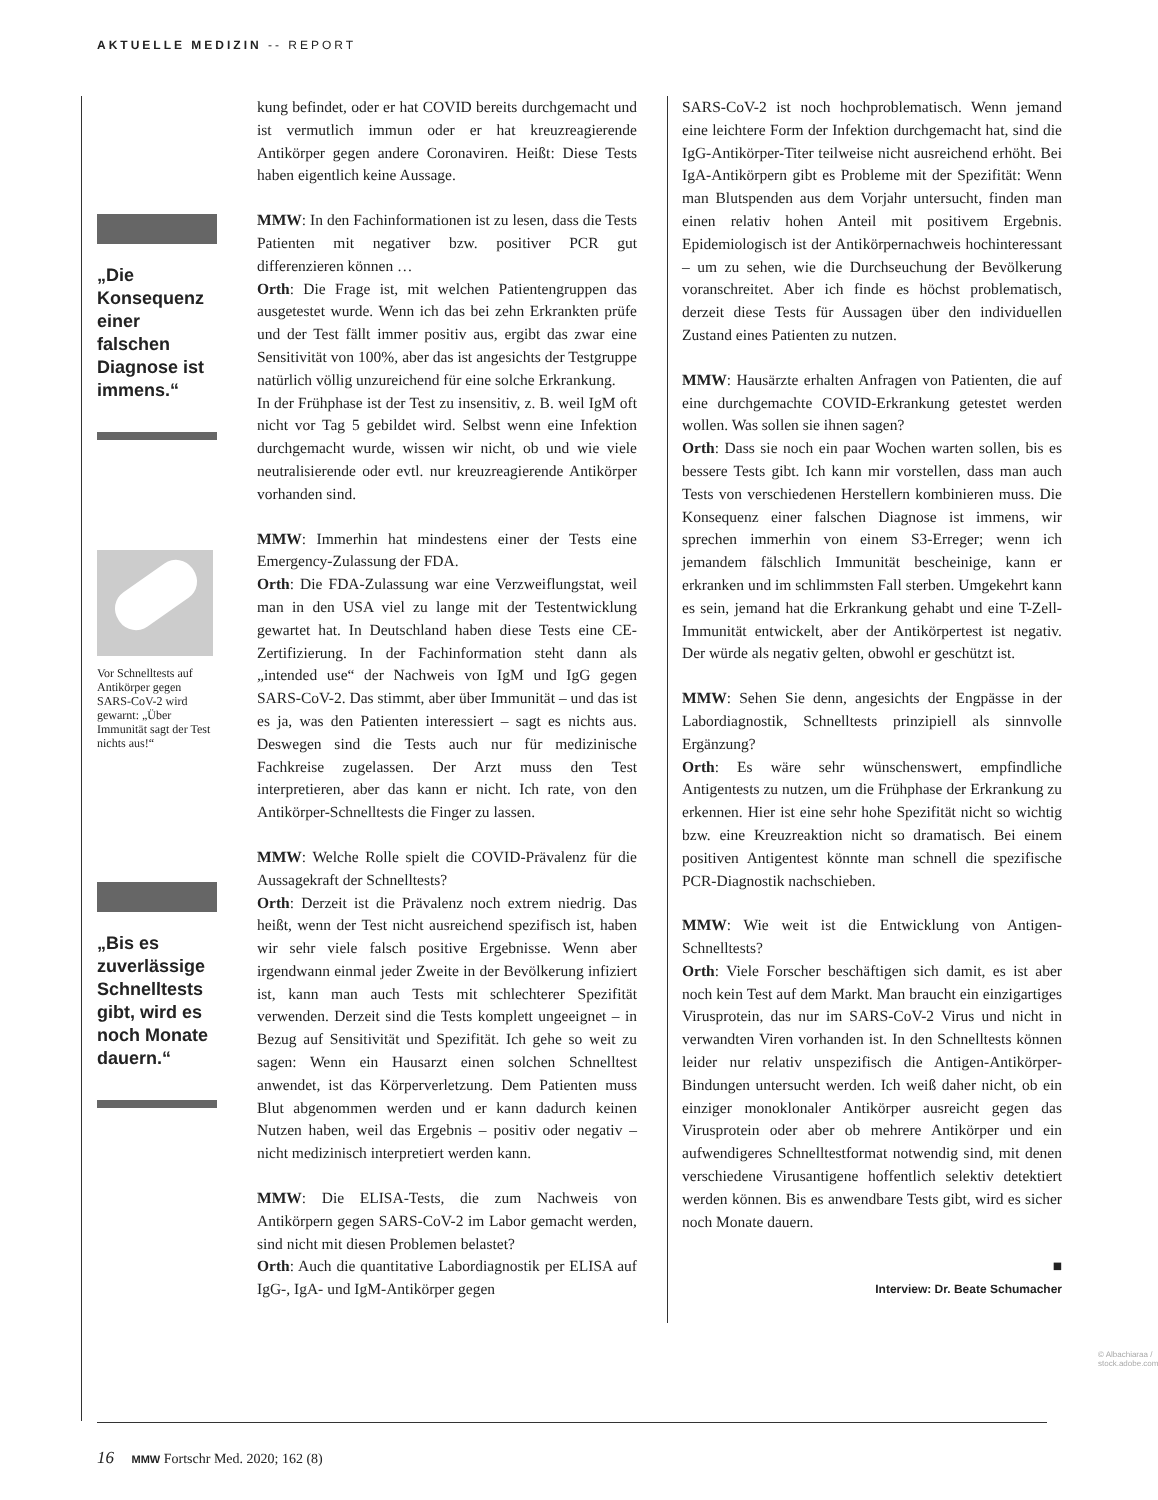AKTUELLE MEDIZIN -- REPORT
„Die Konsequenz einer falschen Diagnose ist immens.“
Vor Schnelltests auf Antikörper gegen SARS-CoV-2 wird gewarnt: „Über Immunität sagt der Test nichts aus!“
„Bis es zuverlässige Schnelltests gibt, wird es noch Monate dauern.“
kung befindet, oder er hat COVID bereits durchgemacht und ist vermutlich immun oder er hat kreuzreagierende Antikörper gegen andere Coronaviren. Heißt: Diese Tests haben eigentlich keine Aussage.
MMW: In den Fachinformationen ist zu lesen, dass die Tests Patienten mit negativer bzw. positiver PCR gut differenzieren können …
Orth: Die Frage ist, mit welchen Patientengruppen das ausgetestet wurde. Wenn ich das bei zehn Erkrankten prüfe und der Test fällt immer positiv aus, ergibt das zwar eine Sensitivität von 100%, aber das ist angesichts der Testgruppe natürlich völlig unzureichend für eine solche Erkrankung.
In der Frühphase ist der Test zu insensitiv, z. B. weil IgM oft nicht vor Tag 5 gebildet wird. Selbst wenn eine Infektion durchgemacht wurde, wissen wir nicht, ob und wie viele neutralisierende oder evtl. nur kreuzreagierende Antikörper vorhanden sind.
MMW: Immerhin hat mindestens einer der Tests eine Emergency-Zulassung der FDA.
Orth: Die FDA-Zulassung war eine Verzweiflungstat, weil man in den USA viel zu lange mit der Testentwicklung gewartet hat. In Deutschland haben diese Tests eine CE-Zertifizierung. In der Fachinformation steht dann als „intended use“ der Nachweis von IgM und IgG gegen SARS-CoV-2. Das stimmt, aber über Immunität – und das ist es ja, was den Patienten interessiert – sagt es nichts aus. Deswegen sind die Tests auch nur für medizinische Fachkreise zugelassen. Der Arzt muss den Test interpretieren, aber das kann er nicht. Ich rate, von den Antikörper-Schnelltests die Finger zu lassen.
MMW: Welche Rolle spielt die COVID-Prävalenz für die Aussagekraft der Schnelltests?
Orth: Derzeit ist die Prävalenz noch extrem niedrig. Das heißt, wenn der Test nicht ausreichend spezifisch ist, haben wir sehr viele falsch positive Ergebnisse. Wenn aber irgendwann einmal jeder Zweite in der Bevölkerung infiziert ist, kann man auch Tests mit schlechterer Spezifität verwenden. Derzeit sind die Tests komplett ungeeignet – in Bezug auf Sensitivität und Spezifität. Ich gehe so weit zu sagen: Wenn ein Hausarzt einen solchen Schnelltest anwendet, ist das Körperverletzung. Dem Patienten muss Blut abgenommen werden und er kann dadurch keinen Nutzen haben, weil das Ergebnis – positiv oder negativ – nicht medizinisch interpretiert werden kann.
MMW: Die ELISA-Tests, die zum Nachweis von Antikörpern gegen SARS-CoV-2 im Labor gemacht werden, sind nicht mit diesen Problemen belastet?
Orth: Auch die quantitative Labordiagnostik per ELISA auf IgG-, IgA- und IgM-Antikörper gegen
SARS-CoV-2 ist noch hochproblematisch. Wenn jemand eine leichtere Form der Infektion durchgemacht hat, sind die IgG-Antikörper-Titer teilweise nicht ausreichend erhöht. Bei IgA-Antikörpern gibt es Probleme mit der Spezifität: Wenn man Blutspenden aus dem Vorjahr untersucht, finden man einen relativ hohen Anteil mit positivem Ergebnis. Epidemiologisch ist der Antikörpernachweis hochinteressant – um zu sehen, wie die Durchseuchung der Bevölkerung voranschreitet. Aber ich finde es höchst problematisch, derzeit diese Tests für Aussagen über den individuellen Zustand eines Patienten zu nutzen.
MMW: Hausärzte erhalten Anfragen von Patienten, die auf eine durchgemachte COVID-Erkrankung getestet werden wollen. Was sollen sie ihnen sagen?
Orth: Dass sie noch ein paar Wochen warten sollen, bis es bessere Tests gibt. Ich kann mir vorstellen, dass man auch Tests von verschiedenen Herstellern kombinieren muss. Die Konsequenz einer falschen Diagnose ist immens, wir sprechen immerhin von einem S3-Erreger; wenn ich jemandem fälschlich Immunität bescheinige, kann er erkranken und im schlimmsten Fall sterben. Umgekehrt kann es sein, jemand hat die Erkrankung gehabt und eine T-Zell-Immunität entwickelt, aber der Antikörpertest ist negativ. Der würde als negativ gelten, obwohl er geschützt ist.
MMW: Sehen Sie denn, angesichts der Engpässe in der Labordiagnostik, Schnelltests prinzipiell als sinnvolle Ergänzung?
Orth: Es wäre sehr wünschenswert, empfindliche Antigentests zu nutzen, um die Frühphase der Erkrankung zu erkennen. Hier ist eine sehr hohe Spezifität nicht so wichtig bzw. eine Kreuzreaktion nicht so dramatisch. Bei einem positiven Antigentest könnte man schnell die spezifische PCR-Diagnostik nachschieben.
MMW: Wie weit ist die Entwicklung von Antigen-Schnelltests?
Orth: Viele Forscher beschäftigen sich damit, es ist aber noch kein Test auf dem Markt. Man braucht ein einzigartiges Virusprotein, das nur im SARS-CoV-2 Virus und nicht in verwandten Viren vorhanden ist. In den Schnelltests können leider nur relativ unspezifisch die Antigen-Antikörper-Bindungen untersucht werden. Ich weiß daher nicht, ob ein einziger monoklonaler Antikörper ausreicht gegen das Virusprotein oder aber ob mehrere Antikörper und ein aufwendigeres Schnelltestformat notwendig sind, mit denen verschiedene Virusantigene hoffentlich selektiv detektiert werden können. Bis es anwendbare Tests gibt, wird es sicher noch Monate dauern.
■
Interview: Dr. Beate Schumacher
© Albachiaraa / stock.adobe.com
16 MMW Fortschr Med. 2020; 162 (8)